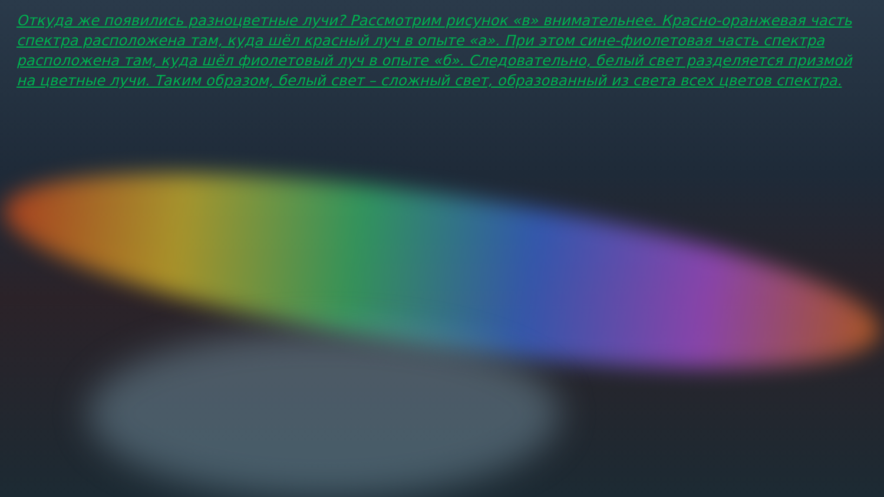Откуда же появились разноцветные лучи? Рассмотрим рисунок «в» внимательнее. Красно-оранжевая часть спектра расположена там, куда шёл красный луч в опыте «а». При этом сине-фиолетовая часть спектра расположена там, куда шёл фиолетовый луч в опыте «б». Следовательно, белый свет разделяется призмой на цветные лучи. Таким образом, белый свет – сложный свет, образованный из света всех цветов спектра.